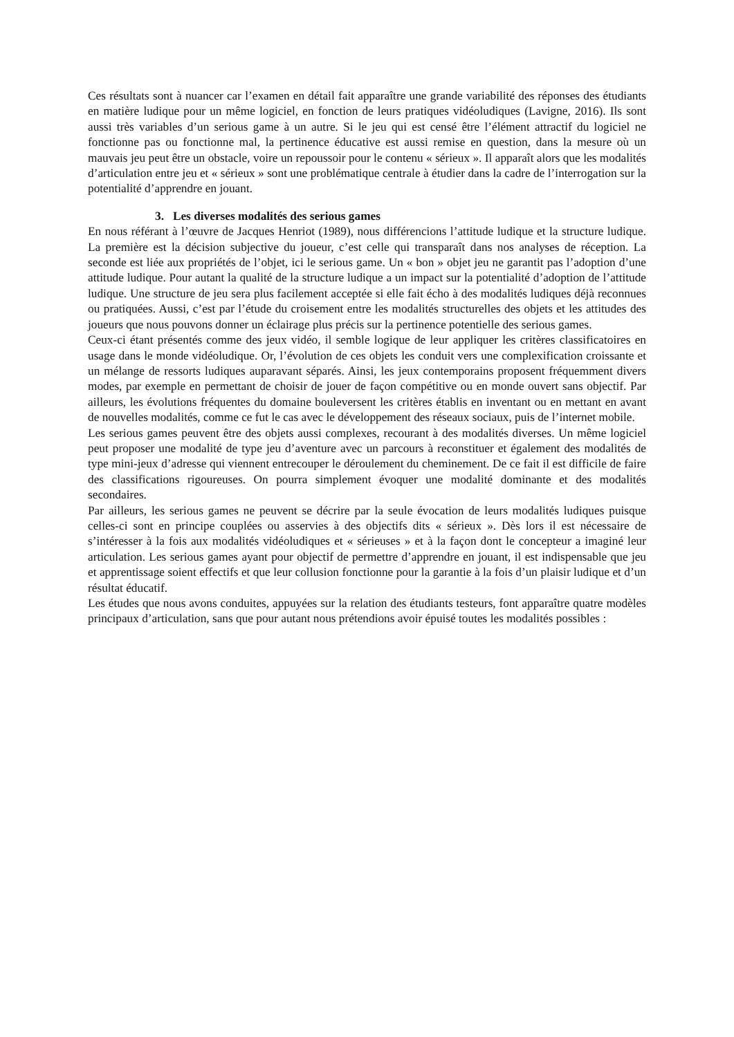Ces résultats sont à nuancer car l’examen en détail fait apparaître une grande variabilité des réponses des étudiants en matière ludique pour un même logiciel, en fonction de leurs pratiques vidéoludiques (Lavigne, 2016). Ils sont aussi très variables d’un serious game à un autre. Si le jeu qui est censé être l’élément attractif du logiciel ne fonctionne pas ou fonctionne mal, la pertinence éducative est aussi remise en question, dans la mesure où un mauvais jeu peut être un obstacle, voire un repoussoir pour le contenu « sérieux ». Il apparaît alors que les modalités d’articulation entre jeu et « sérieux » sont une problématique centrale à étudier dans la cadre de l’interrogation sur la potentialité d’apprendre en jouant.
3. Les diverses modalités des serious games
En nous référant à l’œuvre de Jacques Henriot (1989), nous différencions l’attitude ludique et la structure ludique. La première est la décision subjective du joueur, c’est celle qui transparaît dans nos analyses de réception. La seconde est liée aux propriétés de l’objet, ici le serious game. Un « bon » objet jeu ne garantit pas l’adoption d’une attitude ludique. Pour autant la qualité de la structure ludique a un impact sur la potentialité d’adoption de l’attitude ludique. Une structure de jeu sera plus facilement acceptée si elle fait écho à des modalités ludiques déjà reconnues ou pratiquées. Aussi, c’est par l’étude du croisement entre les modalités structurelles des objets et les attitudes des joueurs que nous pouvons donner un éclairage plus précis sur la pertinence potentielle des serious games.
Ceux-ci étant présentés comme des jeux vidéo, il semble logique de leur appliquer les critères classificatoires en usage dans le monde vidéoludique. Or, l’évolution de ces objets les conduit vers une complexification croissante et un mélange de ressorts ludiques auparavant séparés. Ainsi, les jeux contemporains proposent fréquemment divers modes, par exemple en permettant de choisir de jouer de façon compétitive ou en monde ouvert sans objectif. Par ailleurs, les évolutions fréquentes du domaine bouleversent les critères établis en inventant ou en mettant en avant de nouvelles modalités, comme ce fut le cas avec le développement des réseaux sociaux, puis de l’internet mobile.
Les serious games peuvent être des objets aussi complexes, recourant à des modalités diverses. Un même logiciel peut proposer une modalité de type jeu d’aventure avec un parcours à reconstituer et également des modalités de type mini-jeux d’adresse qui viennent entrecouper le déroulement du cheminement. De ce fait il est difficile de faire des classifications rigoureuses. On pourra simplement évoquer une modalité dominante et des modalités secondaires.
Par ailleurs, les serious games ne peuvent se décrire par la seule évocation de leurs modalités ludiques puisque celles-ci sont en principe couplées ou asservies à des objectifs dits « sérieux ». Dès lors il est nécessaire de s’intéresser à la fois aux modalités vidéoludiques et « sérieuses » et à la façon dont le concepteur a imaginé leur articulation. Les serious games ayant pour objectif de permettre d’apprendre en jouant, il est indispensable que jeu et apprentissage soient effectifs et que leur collusion fonctionne pour la garantie à la fois d’un plaisir ludique et d’un résultat éducatif.
Les études que nous avons conduites, appuyées sur la relation des étudiants testeurs, font apparaître quatre modèles principaux d’articulation, sans que pour autant nous prétendions avoir épuisé toutes les modalités possibles :